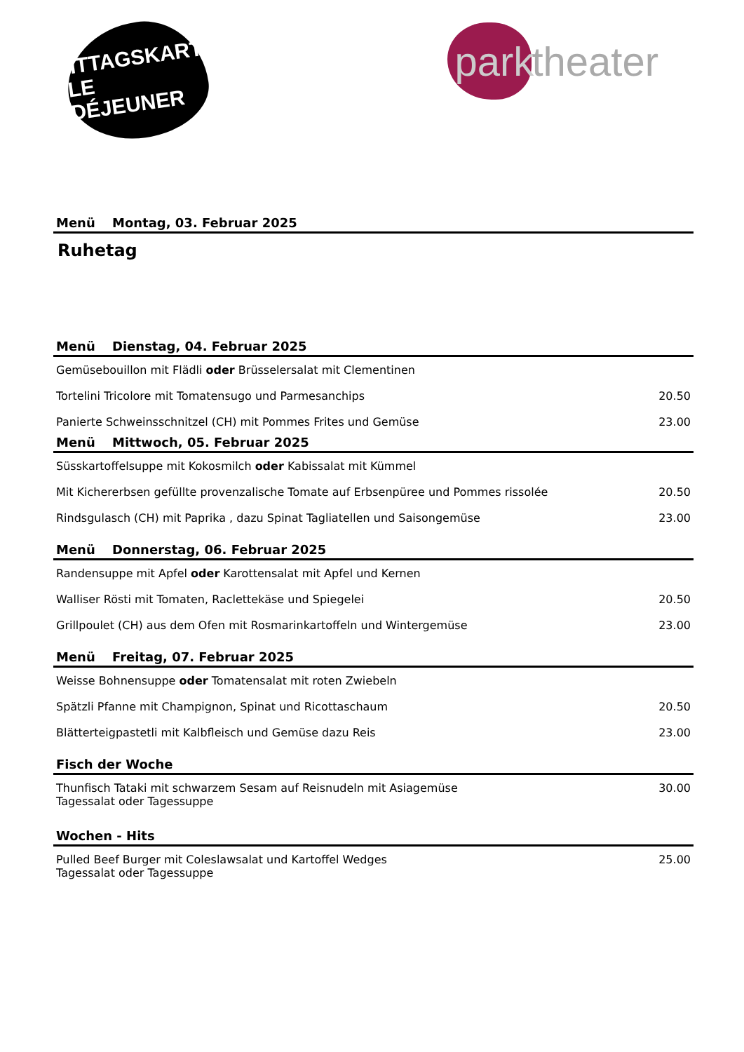MITTAGSKARTE
LE DÉJEUNER
park
theater
Menü Montag, 03. Februar 2025
Ruhetag
Menü Dienstag, 04. Februar 2025
| Gemüsebouillon mit Flädli oder Brüsselersalat mit Clementinen | |
| Tortelini Tricolore mit Tomatensugo und Parmesanchips | 20.50 |
| Panierte Schweinsschnitzel (CH) mit Pommes Frites und Gemüse | 23.00 |
Menü Mittwoch, 05. Februar 2025
| Süsskartoffelsuppe mit Kokosmilch oder Kabissalat mit Kümmel | |
| Mit Kichererbsen gefüllte provenzalische Tomate auf Erbsenpüree und Pommes rissolée | 20.50 |
| Rindsgulasch (CH) mit Paprika , dazu Spinat Tagliatellen und Saisongemüse | 23.00 |
Menü Donnerstag, 06. Februar 2025
| Randensuppe mit Apfel oder Karottensalat mit Apfel und Kernen | |
| Walliser Rösti mit Tomaten, Raclettekäse und Spiegelei | 20.50 |
| Grillpoulet (CH) aus dem Ofen mit Rosmarinkartoffeln und Wintergemüse | 23.00 |
Menü Freitag, 07. Februar 2025
| Weisse Bohnensuppe oder Tomatensalat mit roten Zwiebeln | |
| Spätzli Pfanne mit Champignon, Spinat und Ricottaschaum | 20.50 |
| Blätterteigpastetli mit Kalbfleisch und Gemüse dazu Reis | 23.00 |
Fisch der Woche
| Thunfisch Tataki mit schwarzem Sesam auf Reisnudeln mit Asiagemüse Tagessalat oder Tagessuppe | 30.00 |
Wochen - Hits
| Pulled Beef Burger mit Coleslawsalat und Kartoffel Wedges Tagessalat oder Tagessuppe | 25.00 |